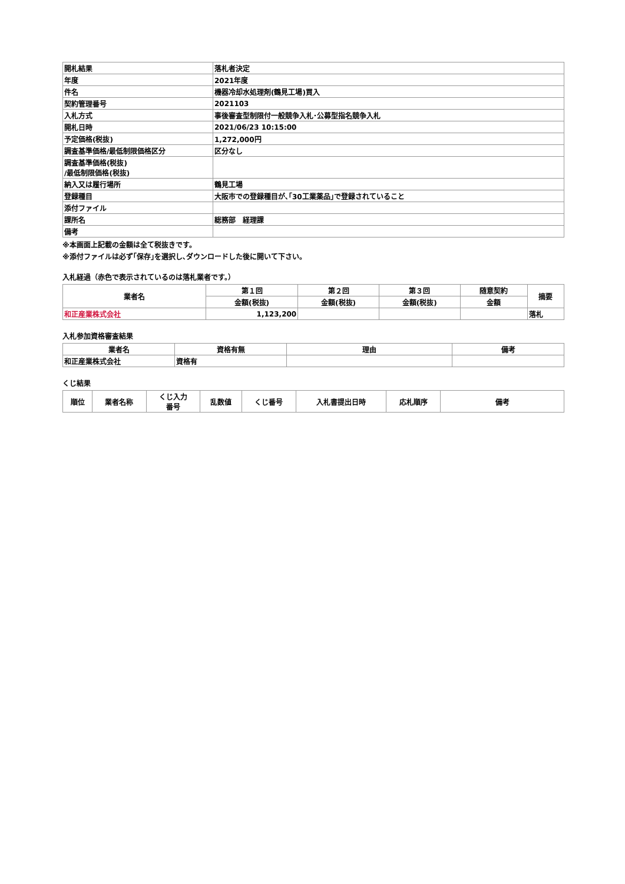| 開札結果 | 落札者決定 |
| 年度 | 2021年度 |
| 件名 | 機器冷却水処理剤(鶴見工場)買入 |
| 契約管理番号 | 2021103 |
| 入札方式 | 事後審査型制限付一般競争入札･公募型指名競争入札 |
| 開札日時 | 2021/06/23 10:15:00 |
| 予定価格(税抜) | 1,272,000円 |
| 調査基準価格/最低制限価格区分 | 区分なし |
| 調査基準価格(税抜) /最低制限価格(税抜) | |
| 納入又は履行場所 | 鶴見工場 |
| 登録種目 | 大阪市での登録種目が､｢30工業薬品｣で登録されていること |
| 添付ファイル | |
| 課所名 | 総務部 経理課 |
| 備考 | |
※本画面上記載の金額は全て税抜きです。
※添付ファイルは必ず｢保存｣を選択し､ダウンロードした後に開いて下さい。
入札経過（赤色で表示されているのは落札業者です。）
| 業者名 | 第１回 | 第２回 | 第３回 | 随意契約 | 摘要 |
| --- | --- | --- | --- | --- | --- |
| | 金額(税抜) | 金額(税抜) | 金額(税抜) | 金額 | |
| 和正産業株式会社 | 1,123,200 | | | | 落札 |
入札参加資格審査結果
| 業者名 | 資格有無 | 理由 | 備考 |
| --- | --- | --- | --- |
| 和正産業株式会社 | 資格有 | | |
くじ結果
| 順位 | 業者名称 | くじ入力 番号 | 乱数値 | くじ番号 | 入札書提出日時 | 応札順序 | 備考 |
| --- | --- | --- | --- | --- | --- | --- | --- |